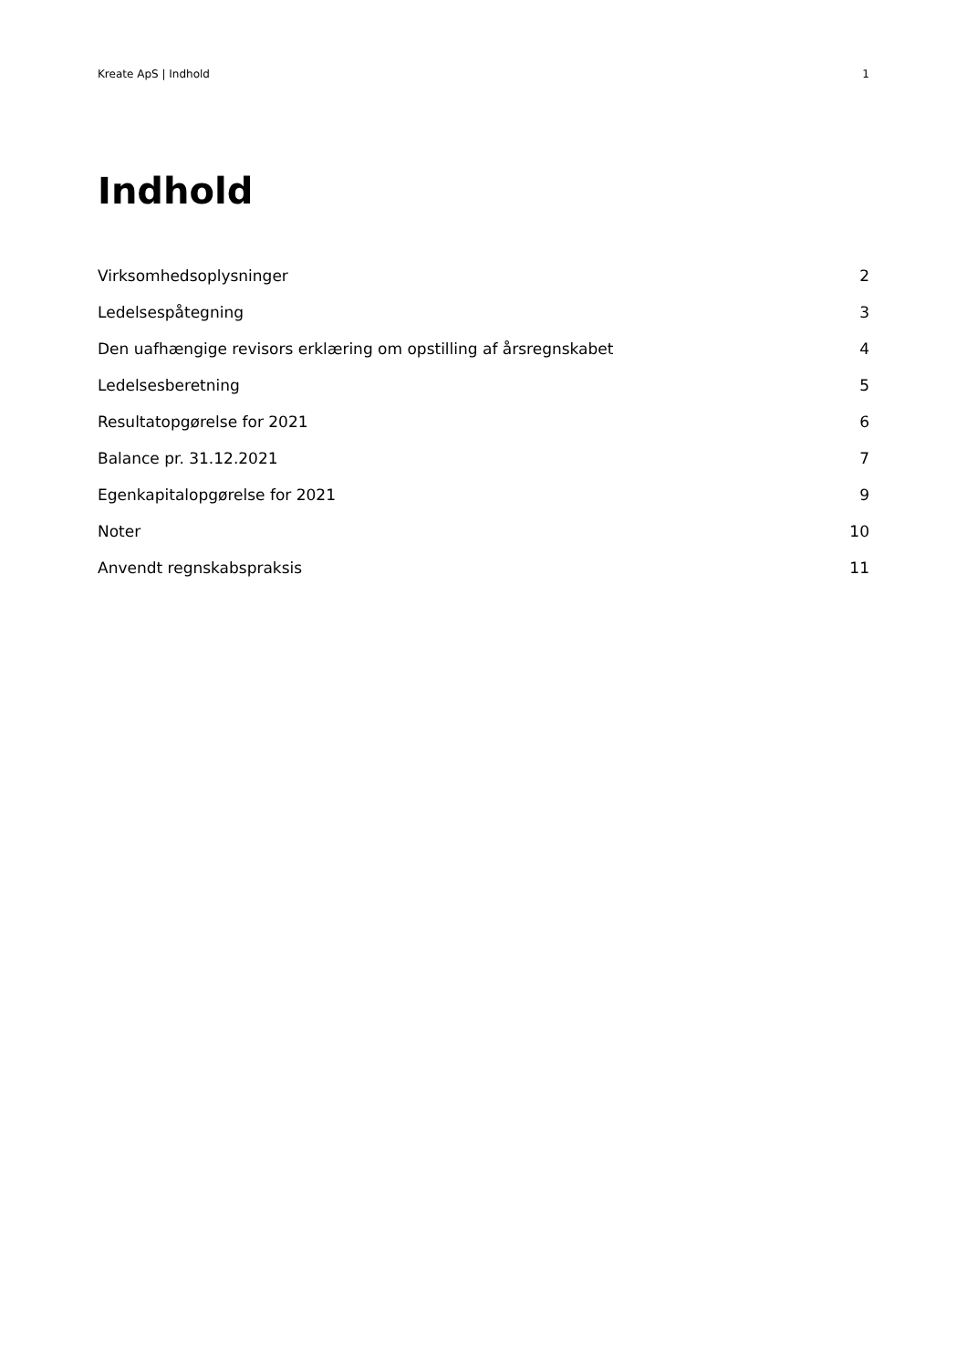Kreate ApS | Indhold 1
Indhold
Virksomhedsoplysninger 2
Ledelsespåtegning 3
Den uafhængige revisors erklæring om opstilling af årsregnskabet 4
Ledelsesberetning 5
Resultatopgørelse for 2021 6
Balance pr. 31.12.2021 7
Egenkapitalopgørelse for 2021 9
Noter 10
Anvendt regnskabspraksis 11